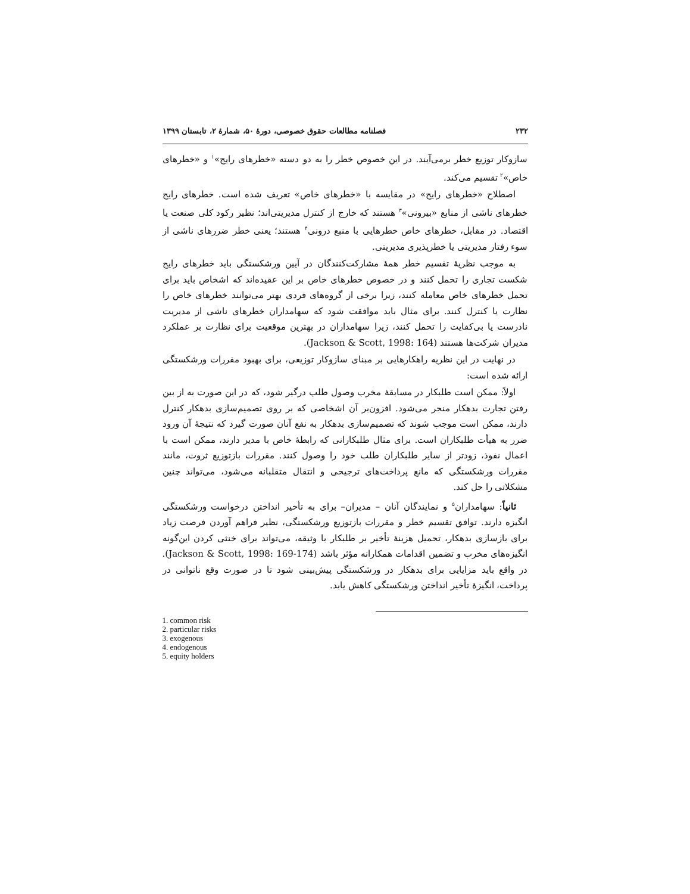۲۳۲ فصلنامه مطالعات حقوق خصوصی، دورهٔ ۵۰، شمارهٔ ۲، تابستان ۱۳۹۹
سازوکار توزیع خطر برمی‌آیند. در این خصوص خطر را به دو دسته «خطرهای رایج»<sup>۱</sup> و «خطرهای خاص»<sup>۲</sup> تقسیم می‌کند.
اصطلاح «خطرهای رایج» در مقایسه با «خطرهای خاص» تعریف شده است. خطرهای رایج خطرهای ناشی از منابع «بیرونی»<sup>۳</sup> هستند که خارج از کنترل مدیریتی‌اند؛ نظیر رکود کلی صنعت یا اقتصاد. در مقابل، خطرهای خاص خطرهایی با منبع درونی<sup>۴</sup> هستند؛ یعنی خطر ضررهای ناشی از سوء رفتار مدیریتی یا خطرپذیری مدیریتی.
به موجب نظریهٔ تقسیم خطر همهٔ مشارکت‌کنندگان در آیین ورشکستگی باید خطرهای رایج شکست تجاری را تحمل کنند و در خصوص خطرهای خاص بر این عقیده‌اند که اشخاص باید برای تحمل خطرهای خاص معامله کنند، زیرا برخی از گروه‌های فردی بهتر می‌توانند خطرهای خاص را نظارت یا کنترل کنند. برای مثال باید موافقت شود که سهامداران خطرهای ناشی از مدیریت نادرست یا بی‌کفایت را تحمل کنند، زیرا سهامداران در بهترین موقعیت برای نظارت بر عملکرد مدیران شرکت‌ها هستند (Jackson & Scott, 1998: 164).
در نهایت در این نظریه راهکارهایی بر مبنای سازوکار توزیعی، برای بهبود مقررات ورشکستگی ارائه شده است:
اولاً: ممکن است طلبکار در مسابقهٔ مخرب وصول طلب درگیر شود، که در این صورت به از بین رفتن تجارت بدهکار منجر می‌شود. افزون‌بر آن اشخاصی که بر روی تصمیم‌سازی بدهکار کنترل دارند، ممکن است موجب شوند که تصمیم‌سازی بدهکار به نفع آنان صورت گیرد که نتیجهٔ آن ورود ضرر به هیأت طلبکاران است. برای مثال طلبکارانی که رابطهٔ خاص با مدیر دارند، ممکن است با اعمال نفوذ، زودتر از سایر طلبکاران طلب خود را وصول کنند. مقررات بازتوزیع ثروت، مانند مقررات ورشکستگی که مانع پرداخت‌های ترجیحی و انتقال متقلبانه می‌شود، می‌تواند چنین مشکلاتی را حل کند.
ثانیاً: سهامداران<sup>۵</sup> و نمایندگان آنان – مدیران– برای به تأخیر انداختن درخواست ورشکستگی انگیزه دارند. توافق تقسیم خطر و مقررات بازتوزیع ورشکستگی، نظیر فراهم آوردن فرصت زیاد برای بازسازی بدهکار، تحمیل هزینهٔ تأخیر بر طلبکار با وثیقه، می‌تواند برای خنثی کردن این‌گونه انگیزه‌های مخرب و تضمین اقدامات همکارانه مؤثر باشد (Jackson & Scott, 1998: 169-174). در واقع باید مزایایی برای بدهکار در ورشکستگی پیش‌بینی شود تا در صورت وقع ناتوانی در پرداخت، انگیزهٔ تأخیر انداختن ورشکستگی کاهش یابد.
1. common risk
2. particular risks
3. exogenous
4. endogenous
5. equity holders